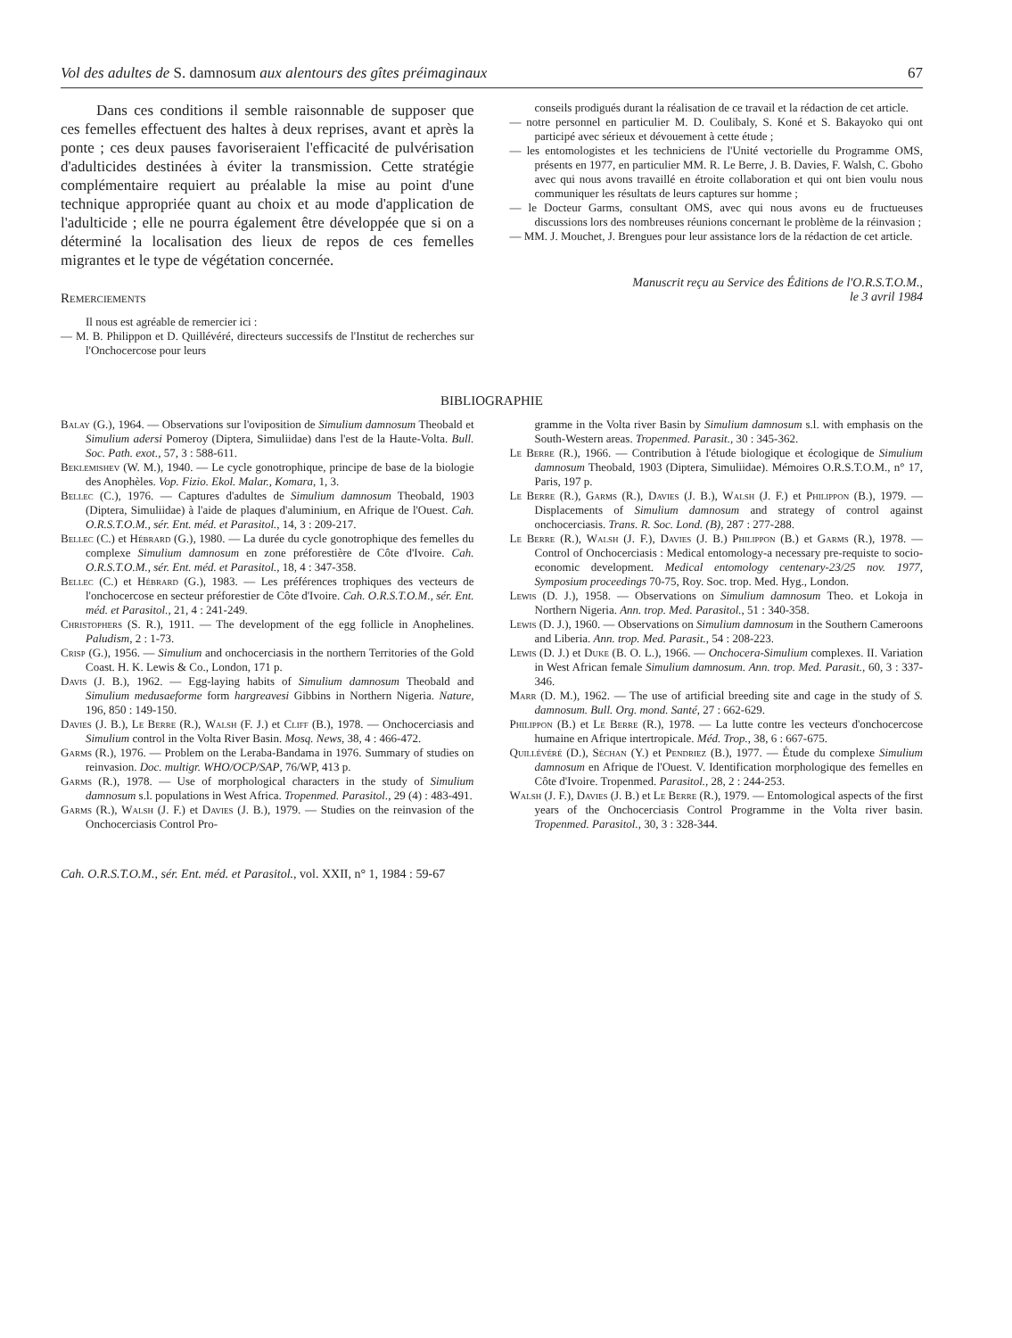Vol des adultes de S. damnosum aux alentours des gîtes préimaginaux 67
Dans ces conditions il semble raisonnable de supposer que ces femelles effectuent des haltes à deux reprises, avant et après la ponte ; ces deux pauses favoriseraient l'efficacité de pulvérisation d'adulticides destinées à éviter la transmission. Cette stratégie complémentaire requiert au préalable la mise au point d'une technique appropriée quant au choix et au mode d'application de l'adulticide ; elle ne pourra également être développée que si on a déterminé la localisation des lieux de repos de ces femelles migrantes et le type de végétation concernée.
Remerciements
Il nous est agréable de remercier ici :
— M. B. Philippon et D. Quillévéré, directeurs successifs de l'Institut de recherches sur l'Onchocercose pour leurs
conseils prodigués durant la réalisation de ce travail et la rédaction de cet article.
— notre personnel en particulier M. D. Coulibaly, S. Koné et S. Bakayoko qui ont participé avec sérieux et dévouement à cette étude ;
— les entomologistes et les techniciens de l'Unité vectorielle du Programme OMS, présents en 1977, en particulier MM. R. Le Berre, J. B. Davies, F. Walsh, C. Gboho avec qui nous avons travaillé en étroite collaboration et qui ont bien voulu nous communiquer les résultats de leurs captures sur homme ;
— le Docteur Garms, consultant OMS, avec qui nous avons eu de fructueuses discussions lors des nombreuses réunions concernant le problème de la réinvasion ;
— MM. J. Mouchet, J. Brengues pour leur assistance lors de la rédaction de cet article.
Manuscrit reçu au Service des Éditions de l'O.R.S.T.O.M.,
le 3 avril 1984
BIBLIOGRAPHIE
Balay (G.), 1964. — Observations sur l'oviposition de Simulium damnosum Theobald et Simulium adersi Pomeroy (Diptera, Simuliidae) dans l'est de la Haute-Volta. Bull. Soc. Path. exot., 57, 3 : 588-611.
Beklemishev (W. M.), 1940. — Le cycle gonotrophique, principe de base de la biologie des Anophèles. Vop. Fizio. Ekol. Malar., Komara, 1, 3.
Bellec (C.), 1976. — Captures d'adultes de Simulium damnosum Theobald, 1903 (Diptera, Simuliidae) à l'aide de plaques d'aluminium, en Afrique de l'Ouest. Cah. O.R.S.T.O.M., sér. Ent. méd. et Parasitol., 14, 3 : 209-217.
Bellec (C.) et Hébrard (G.), 1980. — La durée du cycle gonotrophique des femelles du complexe Simulium damnosum en zone préforestière de Côte d'Ivoire. Cah. O.R.S.T.O.M., sér. Ent. méd. et Parasitol., 18, 4 : 347-358.
Bellec (C.) et Hébrard (G.), 1983. — Les préférences trophiques des vecteurs de l'onchocercose en secteur préforestier de Côte d'Ivoire. Cah. O.R.S.T.O.M., sér. Ent. méd. et Parasitol., 21, 4 : 241-249.
Christophers (S. R.), 1911. — The development of the egg follicle in Anophelines. Paludism, 2 : 1-73.
Crisp (G.), 1956. — Simulium and onchocerciasis in the northern Territories of the Gold Coast. H. K. Lewis & Co., London, 171 p.
Davis (J. B.), 1962. — Egg-laying habits of Simulium damnosum Theobald and Simulium medusaeforme form hargreavesi Gibbins in Northern Nigeria. Nature, 196, 850 : 149-150.
Davies (J. B.), Le Berre (R.), Walsh (F. J.) et Cliff (B.), 1978. — Onchocerciasis and Simulium control in the Volta River Basin. Mosq. News, 38, 4 : 466-472.
Garms (R.), 1976. — Problem on the Leraba-Bandama in 1976. Summary of studies on reinvasion. Doc. multigr. WHO/OCP/SAP, 76/WP, 413 p.
Garms (R.), 1978. — Use of morphological characters in the study of Simulium damnosum s.l. populations in West Africa. Tropenmed. Parasitol., 29 (4) : 483-491.
Garms (R.), Walsh (J. F.) et Davies (J. B.), 1979. — Studies on the reinvasion of the Onchocerciasis Control Pro-
gramme in the Volta river Basin by Simulium damnosum s.l. with emphasis on the South-Western areas. Tropenmed. Parasit., 30 : 345-362.
Le Berre (R.), 1966. — Contribution à l'étude biologique et écologique de Simulium damnosum Theobald, 1903 (Diptera, Simuliidae). Mémoires O.R.S.T.O.M., n° 17, Paris, 197 p.
Le Berre (R.), Garms (R.), Davies (J. B.), Walsh (J. F.) et Philippon (B.), 1979. — Displacements of Simulium damnosum and strategy of control against onchocerciasis. Trans. R. Soc. Lond. (B), 287 : 277-288.
Le Berre (R.), Walsh (J. F.), Davies (J. B.) Philippon (B.) et Garms (R.), 1978. — Control of Onchocerciasis : Medical entomology-a necessary pre-requiste to socio-economic development. Medical entomology centenary-23/25 nov. 1977, Symposium proceedings 70-75, Roy. Soc. trop. Med. Hyg., London.
Lewis (D. J.), 1958. — Observations on Simulium damnosum Theo. et Lokoja in Northern Nigeria. Ann. trop. Med. Parasitol., 51 : 340-358.
Lewis (D. J.), 1960. — Observations on Simulium damnosum in the Southern Cameroons and Liberia. Ann. trop. Med. Parasit., 54 : 208-223.
Lewis (D. J.) et Duke (B. O. L.), 1966. — Onchocera-Simulium complexes. II. Variation in West African female Simulium damnosum. Ann. trop. Med. Parasit., 60, 3 : 337-346.
Marr (D. M.), 1962. — The use of artificial breeding site and cage in the study of S. damnosum. Bull. Org. mond. Santé, 27 : 662-629.
Philippon (B.) et Le Berre (R.), 1978. — La lutte contre les vecteurs d'onchocercose humaine en Afrique intertropicale. Méd. Trop., 38, 6 : 667-675.
Quillévéré (D.), Séchan (Y.) et Pendriez (B.), 1977. — Étude du complexe Simulium damnosum en Afrique de l'Ouest. V. Identification morphologique des femelles en Côte d'Ivoire. Tropenmed. Parasitol., 28, 2 : 244-253.
Walsh (J. F.), Davies (J. B.) et Le Berre (R.), 1979. — Entomological aspects of the first years of the Onchocerciasis Control Programme in the Volta river basin. Tropenmed. Parasitol., 30, 3 : 328-344.
Cah. O.R.S.T.O.M., sér. Ent. méd. et Parasitol., vol. XXII, n° 1, 1984 : 59-67